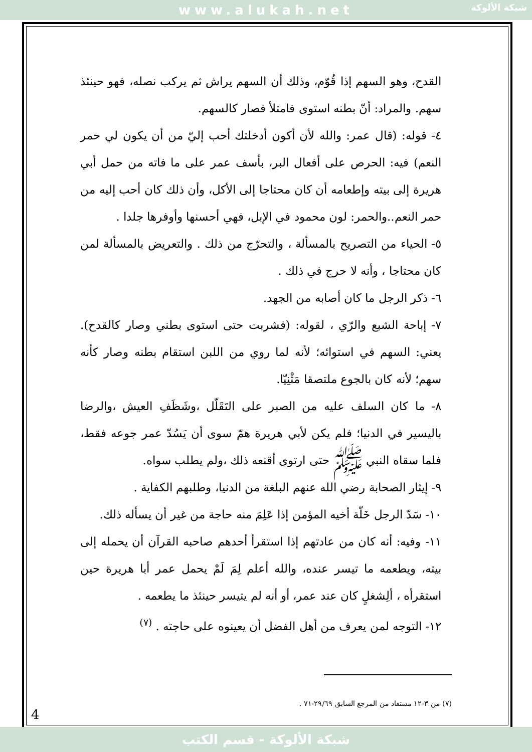www.alukah.net
شبكة الألوكة
القدح، وهو السهم إذا قُوّم، وذلك أن السهم يراش ثم يركب نصله، فهو حينئذ سهم. والمراد: أنّ بطنه استوى فامتلأ فصار كالسهم.
٤- قوله: (قال عمر: والله لأن أكون أدخلتك أحب إليّ من أن يكون لي حمر النعم) فيه: الحرص على أفعال البر، بأسف عمر على ما فاته من حمل أبي هريرة إلى بيته وإطعامه أن كان محتاجا إلى الأكل، وأن ذلك كان أحب إليه من حمر النعم..والحمر: لون محمود في الإبل، فهي أحسنها وأوفرها جلدا .
٥- الحياء من التصريح بالمسألة ، والتحرّج من ذلك . والتعريض بالمسألة لمن كان محتاجا ، وأنه لا حرج في ذلك .
٦- ذكر الرجل ما كان أصابه من الجهد.
٧- إباحة الشبع والرّي ، لقوله: (فشربت حتى استوى بطني وصار كالقدح). يعني: السهم في استوائه؛ لأنه لما روي من اللبن استقام بطنه وصار كأنه سهم؛ لأنه كان بالجوع ملتصقا مَثْنِيّا.
٨- ما كان السلف عليه من الصبر على التَقَلّل ،وشَظَفِ العيش ،والرضا باليسير في الدنيا؛ فلم يكن لأبي هريرة همّ سوى أن يَسُدّ عمر جوعه فقط، فلما سقاه النبي ﷺ حتى ارتوى أقنعه ذلك ،ولم يطلب سواه.
٩- إيثار الصحابة رضي الله عنهم البلغة من الدنيا، وطلبهم الكفاية .
١٠- سَدّ الرجل خَلّة أخيه المؤمن إذا عَلِمَ منه حاجة من غير أن يسأله ذلك.
١١- وفيه: أنه كان من عادتهم إذا استقرأ أحدهم صاحبه القرآن أن يحمله إلى بيته، ويطعمه ما تيسر عنده، والله أعلم لِمَ لَمْ يحمل عمر أبا هريرة حين استقرأه ، ألِشغلٍ كان عند عمر، أو أنه لم يتيسر حينئذ ما يطعمه .
١٢- التوجه لمن يعرف من أهل الفضل أن يعينوه على حاجته . <sup>(٧)</sup>
(٧) من ٣-١٢ مستفاد من المرجع السابق ٢٩/٦٩-٧١ .
4
شبكة الألوكة - قسم الكتب